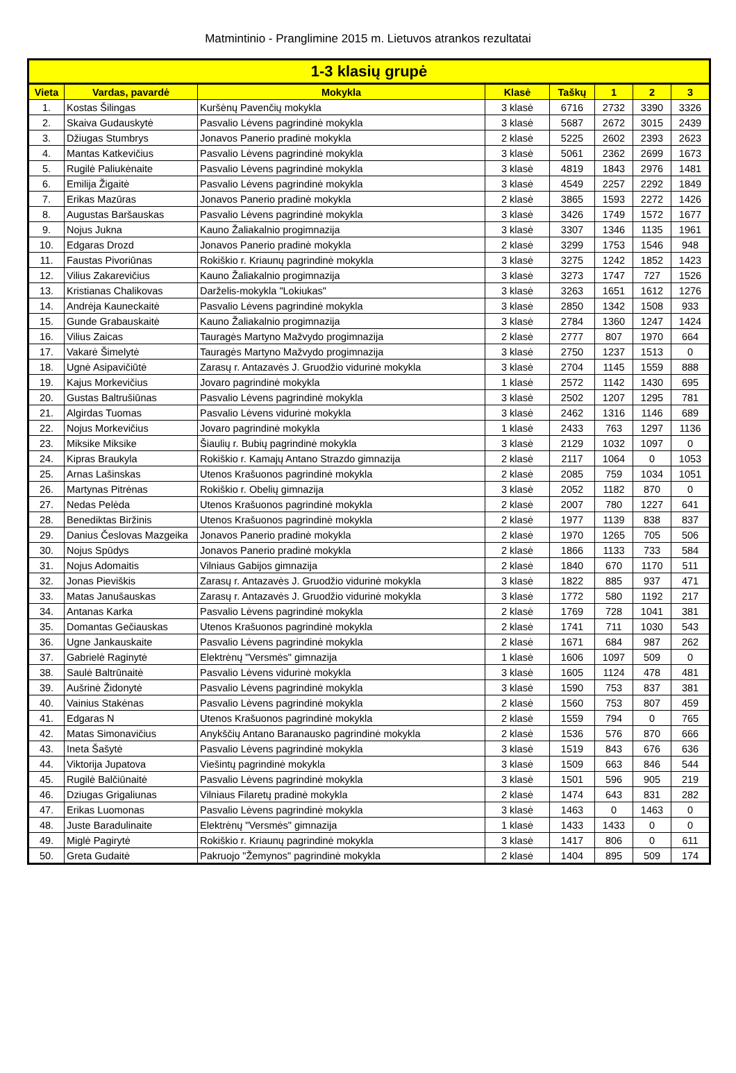Matmintinio - Pranglimine 2015 m. Lietuvos atrankos rezultatai
| 1-3 klasių grupė | | | | | | | |
| --- | --- | --- | --- | --- | --- | --- | --- |
| Vieta | Vardas, pavardė | Mokykla | Klasė | Taškų | 1 | 2 | 3 |
| 1. | Kostas Šilingas | Kuršėnų Pavenčių mokykla | 3 klasė | 6716 | 2732 | 3390 | 3326 |
| 2. | Skaiva Gudauskytė | Pasvalio Lėvens pagrindinė mokykla | 3 klasė | 5687 | 2672 | 3015 | 2439 |
| 3. | Džiugas Stumbrys | Jonavos Panerio pradinė mokykla | 2 klasė | 5225 | 2602 | 2393 | 2623 |
| 4. | Mantas Katkevičius | Pasvalio Lėvens pagrindinė mokykla | 3 klasė | 5061 | 2362 | 2699 | 1673 |
| 5. | Rugilė Paliukėnaite | Pasvalio Lėvens pagrindinė mokykla | 3 klasė | 4819 | 1843 | 2976 | 1481 |
| 6. | Emilija Žigaitė | Pasvalio Lėvens pagrindinė mokykla | 3 klasė | 4549 | 2257 | 2292 | 1849 |
| 7. | Erikas Mazūras | Jonavos Panerio pradinė mokykla | 2 klasė | 3865 | 1593 | 2272 | 1426 |
| 8. | Augustas Baršauskas | Pasvalio Lėvens pagrindinė mokykla | 3 klasė | 3426 | 1749 | 1572 | 1677 |
| 9. | Nojus Jukna | Kauno Žaliakalnio progimnazija | 3 klasė | 3307 | 1346 | 1135 | 1961 |
| 10. | Edgaras Drozd | Jonavos Panerio pradinė mokykla | 2 klasė | 3299 | 1753 | 1546 | 948 |
| 11. | Faustas Pivoriūnas | Rokiškio r. Kriaunų pagrindinė mokykla | 3 klasė | 3275 | 1242 | 1852 | 1423 |
| 12. | Vilius Zakarevičius | Kauno Žaliakalnio progimnazija | 3 klasė | 3273 | 1747 | 727 | 1526 |
| 13. | Kristianas Chalikovas | Darželis-mokykla "Lokiukas" | 3 klasė | 3263 | 1651 | 1612 | 1276 |
| 14. | Andrėja Kauneckaitė | Pasvalio Lėvens pagrindinė mokykla | 3 klasė | 2850 | 1342 | 1508 | 933 |
| 15. | Gunde Grabauskaitė | Kauno Žaliakalnio progimnazija | 3 klasė | 2784 | 1360 | 1247 | 1424 |
| 16. | Vilius Zaicas | Tauragės Martyno Mažvydo progimnazija | 2 klasė | 2777 | 807 | 1970 | 664 |
| 17. | Vakarė Šimelytė | Tauragės Martyno Mažvydo progimnazija | 3 klasė | 2750 | 1237 | 1513 | 0 |
| 18. | Ugnė Asipavičiūtė | Zarasų r. Antazavės J. Gruodžio vidurinė mokykla | 3 klasė | 2704 | 1145 | 1559 | 888 |
| 19. | Kajus Morkevičius | Jovaro pagrindinė mokykla | 1 klasė | 2572 | 1142 | 1430 | 695 |
| 20. | Gustas Baltrušiūnas | Pasvalio Lėvens pagrindinė mokykla | 3 klasė | 2502 | 1207 | 1295 | 781 |
| 21. | Algirdas Tuomas | Pasvalio Lėvens vidurinė mokykla | 3 klasė | 2462 | 1316 | 1146 | 689 |
| 22. | Nojus Morkevičius | Jovaro pagrindinė mokykla | 1 klasė | 2433 | 763 | 1297 | 1136 |
| 23. | Miksike Miksike | Šiaulių r. Bubių pagrindinė mokykla | 3 klasė | 2129 | 1032 | 1097 | 0 |
| 24. | Kipras Braukyla | Rokiškio r. Kamajų Antano Strazdo gimnazija | 2 klasė | 2117 | 1064 | 0 | 1053 |
| 25. | Arnas Lašinskas | Utenos Krašuonos pagrindinė mokykla | 2 klasė | 2085 | 759 | 1034 | 1051 |
| 26. | Martynas Pitrėnas | Rokiškio r. Obelių gimnazija | 3 klasė | 2052 | 1182 | 870 | 0 |
| 27. | Nedas Pelėda | Utenos Krašuonos pagrindinė mokykla | 2 klasė | 2007 | 780 | 1227 | 641 |
| 28. | Benediktas Biržinis | Utenos Krašuonos pagrindinė mokykla | 2 klasė | 1977 | 1139 | 838 | 837 |
| 29. | Danius Česlovas Mazgeika | Jonavos Panerio pradinė mokykla | 2 klasė | 1970 | 1265 | 705 | 506 |
| 30. | Nojus Spūdys | Jonavos Panerio pradinė mokykla | 2 klasė | 1866 | 1133 | 733 | 584 |
| 31. | Nojus Adomaitis | Vilniaus Gabijos gimnazija | 2 klasė | 1840 | 670 | 1170 | 511 |
| 32. | Jonas Pieviškis | Zarasų r. Antazavės J. Gruodžio vidurinė mokykla | 3 klasė | 1822 | 885 | 937 | 471 |
| 33. | Matas Janušauskas | Zarasų r. Antazavės J. Gruodžio vidurinė mokykla | 3 klasė | 1772 | 580 | 1192 | 217 |
| 34. | Antanas Karka | Pasvalio Lėvens pagrindinė mokykla | 2 klasė | 1769 | 728 | 1041 | 381 |
| 35. | Domantas Gečiauskas | Utenos Krašuonos pagrindinė mokykla | 2 klasė | 1741 | 711 | 1030 | 543 |
| 36. | Ugne Jankauskaite | Pasvalio Lėvens pagrindinė mokykla | 2 klasė | 1671 | 684 | 987 | 262 |
| 37. | Gabrielė Raginytė | Elektrėnų "Versmės" gimnazija | 1 klasė | 1606 | 1097 | 509 | 0 |
| 38. | Saulė Baltrūnaitė | Pasvalio Lėvens vidurinė mokykla | 3 klasė | 1605 | 1124 | 478 | 481 |
| 39. | Aušrinė Židonytė | Pasvalio Lėvens pagrindinė mokykla | 3 klasė | 1590 | 753 | 837 | 381 |
| 40. | Vainius Stakėnas | Pasvalio Lėvens pagrindinė mokykla | 2 klasė | 1560 | 753 | 807 | 459 |
| 41. | Edgaras N | Utenos Krašuonos pagrindinė mokykla | 2 klasė | 1559 | 794 | 0 | 765 |
| 42. | Matas Simonavičius | Anykščių Antano Baranausko pagrindinė mokykla | 2 klasė | 1536 | 576 | 870 | 666 |
| 43. | Ineta Šašytė | Pasvalio Lėvens pagrindinė mokykla | 3 klasė | 1519 | 843 | 676 | 636 |
| 44. | Viktorija Jupatova | Viešintų pagrindinė mokykla | 3 klasė | 1509 | 663 | 846 | 544 |
| 45. | Rugilė Balčiūnaitė | Pasvalio Lėvens pagrindinė mokykla | 3 klasė | 1501 | 596 | 905 | 219 |
| 46. | Dziugas Grigaliunas | Vilniaus Filaretų pradinė mokykla | 2 klasė | 1474 | 643 | 831 | 282 |
| 47. | Erikas Luomonas | Pasvalio Lėvens pagrindinė mokykla | 3 klasė | 1463 | 0 | 1463 | 0 |
| 48. | Juste Baradulinaite | Elektrėnų "Versmės" gimnazija | 1 klasė | 1433 | 1433 | 0 | 0 |
| 49. | Miglė Pagirytė | Rokiškio r. Kriaunų pagrindinė mokykla | 3 klasė | 1417 | 806 | 0 | 611 |
| 50. | Greta Gudaitė | Pakruojo "Žemynos" pagrindinė mokykla | 2 klasė | 1404 | 895 | 509 | 174 |